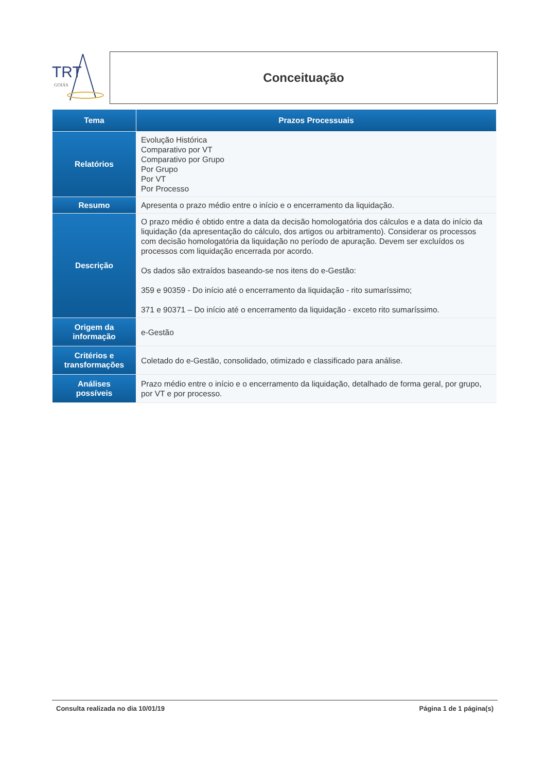TRT
GOIÁS
Conceituação
| Tema | Prazos Processuais |
| --- | --- |
| Relatórios | Evolução Histórica Comparativo por VT Comparativo por Grupo Por Grupo Por VT Por Processo |
| Resumo | Apresenta o prazo médio entre o início e o encerramento da liquidação. |
| Descrição | O prazo médio é obtido entre a data da decisão homologatória dos cálculos e a data do início da liquidação (da apresentação do cálculo, dos artigos ou arbitramento). Considerar os processos com decisão homologatória da liquidação no período de apuração. Devem ser excluídos os processos com liquidação encerrada por acordo. Os dados são extraídos baseando-se nos itens do e-Gestão: 359 e 90359 - Do início até o encerramento da liquidação - rito sumaríssimo; 371 e 90371 – Do início até o encerramento da liquidação - exceto rito sumaríssimo. |
| Origem da informação | e-Gestão |
| Critérios e transformações | Coletado do e-Gestão, consolidado, otimizado e classificado para análise. |
| Análises possíveis | Prazo médio entre o início e o encerramento da liquidação, detalhado de forma geral, por grupo, por VT e por processo. |
Consulta realizada no dia 10/01/19 Página 1 de 1 página(s)